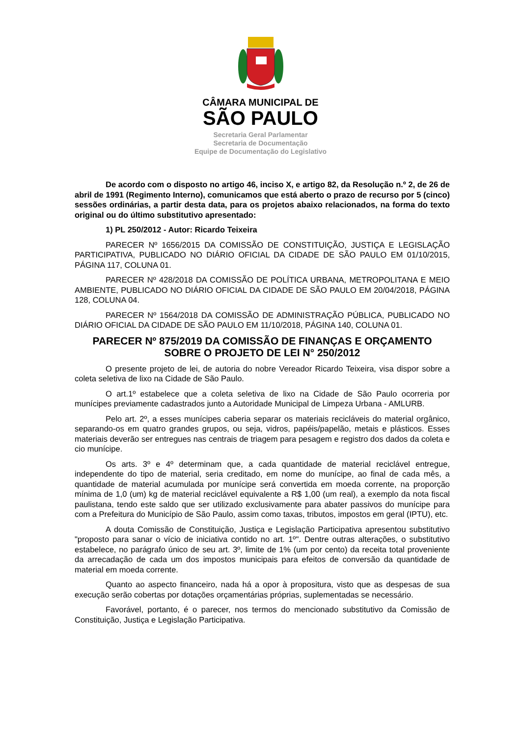CÂMARA MUNICIPAL DE
SÃO PAULO
Secretaria Geral Parlamentar
Secretaria de Documentação
Equipe de Documentação do Legislativo
De acordo com o disposto no artigo 46, inciso X, e artigo 82, da Resolução n.º 2, de 26 de abril de 1991 (Regimento Interno), comunicamos que está aberto o prazo de recurso por 5 (cinco) sessões ordinárias, a partir desta data, para os projetos abaixo relacionados, na forma do texto original ou do último substitutivo apresentado:
1) PL 250/2012 - Autor: Ricardo Teixeira
PARECER Nº 1656/2015 DA COMISSÃO DE CONSTITUIÇÃO, JUSTIÇA E LEGISLAÇÃO PARTICIPATIVA, PUBLICADO NO DIÁRIO OFICIAL DA CIDADE DE SÃO PAULO EM 01/10/2015, PÁGINA 117, COLUNA 01.
PARECER Nº 428/2018 DA COMISSÃO DE POLÍTICA URBANA, METROPOLITANA E MEIO AMBIENTE, PUBLICADO NO DIÁRIO OFICIAL DA CIDADE DE SÃO PAULO EM 20/04/2018, PÁGINA 128, COLUNA 04.
PARECER Nº 1564/2018 DA COMISSÃO DE ADMINISTRAÇÃO PÚBLICA, PUBLICADO NO DIÁRIO OFICIAL DA CIDADE DE SÃO PAULO EM 11/10/2018, PÁGINA 140, COLUNA 01.
PARECER Nº 875/2019 DA COMISSÃO DE FINANÇAS E ORÇAMENTO SOBRE O PROJETO DE LEI N° 250/2012
O presente projeto de lei, de autoria do nobre Vereador Ricardo Teixeira, visa dispor sobre a coleta seletiva de lixo na Cidade de São Paulo.
O art.1º estabelece que a coleta seletiva de lixo na Cidade de São Paulo ocorreria por munícipes previamente cadastrados junto a Autoridade Municipal de Limpeza Urbana - AMLURB.
Pelo art. 2º, a esses munícipes caberia separar os materiais recicláveis do material orgânico, separando-os em quatro grandes grupos, ou seja, vidros, papéis/papelão, metais e plásticos. Esses materiais deverão ser entregues nas centrais de triagem para pesagem e registro dos dados da coleta e cio munícipe.
Os arts. 3º e 4º determinam que, a cada quantidade de material reciclável entregue, independente do tipo de material, seria creditado, em nome do munícipe, ao final de cada mês, a quantidade de material acumulada por munícipe será convertida em moeda corrente, na proporção mínima de 1,0 (um) kg de material reciclável equivalente a R$ 1,00 (um real), a exemplo da nota fiscal paulistana, tendo este saldo que ser utilizado exclusivamente para abater passivos do munícipe para com a Prefeitura do Município de São Paulo, assim como taxas, tributos, impostos em geral (IPTU), etc.
A douta Comissão de Constituição, Justiça e Legislação Participativa apresentou substitutivo "proposto para sanar o vício de iniciativa contido no art. 1º". Dentre outras alterações, o substitutivo estabelece, no parágrafo único de seu art. 3º, limite de 1% (um por cento) da receita total proveniente da arrecadação de cada um dos impostos municipais para efeitos de conversão da quantidade de material em moeda corrente.
Quanto ao aspecto financeiro, nada há a opor à propositura, visto que as despesas de sua execução serão cobertas por dotações orçamentárias próprias, suplementadas se necessário.
Favorável, portanto, é o parecer, nos termos do mencionado substitutivo da Comissão de Constituição, Justiça e Legislação Participativa.